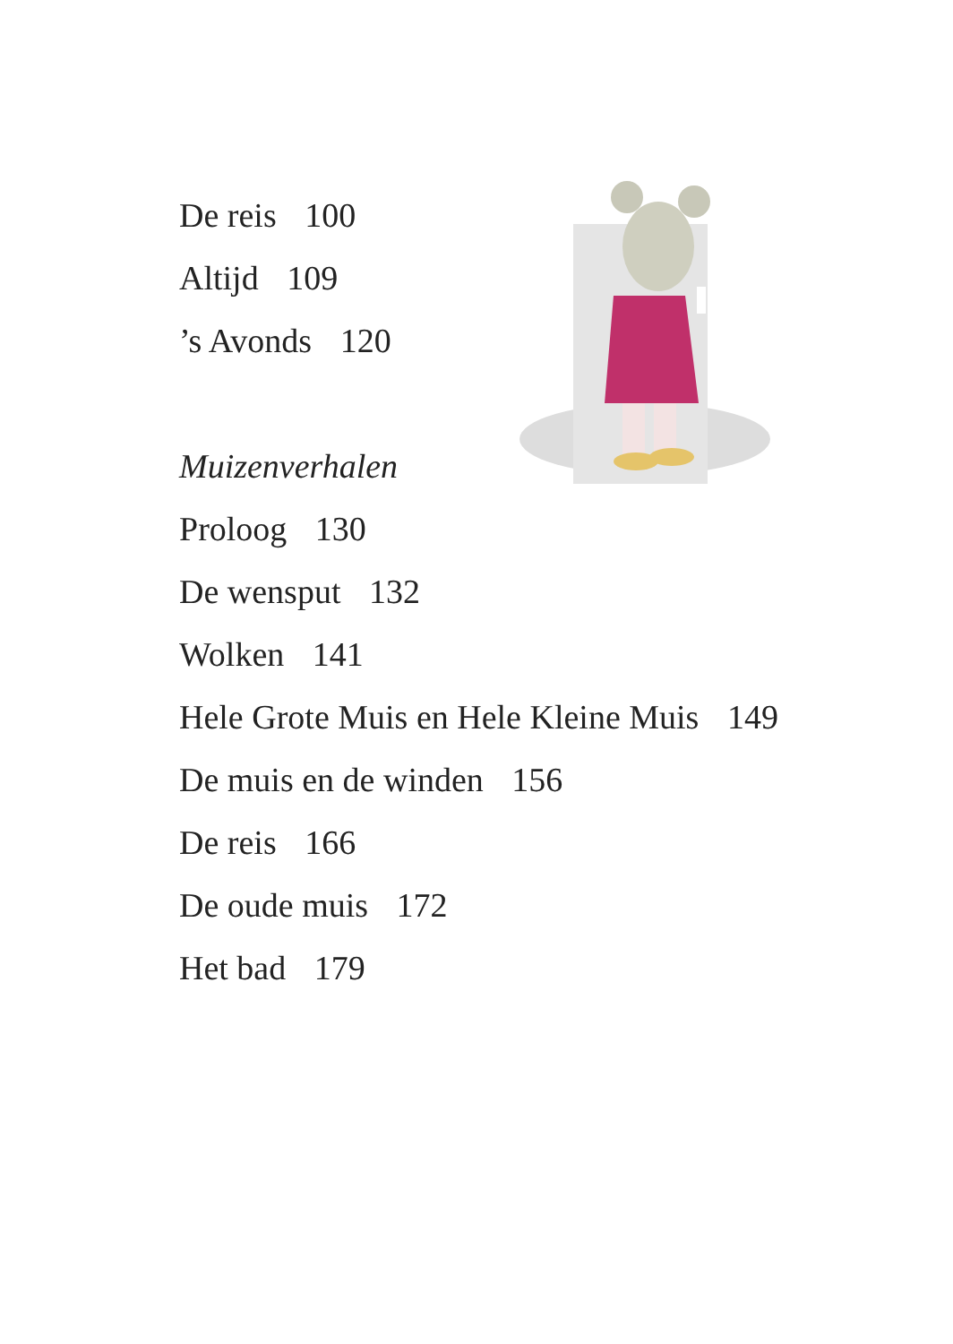De reis 100
Altijd 109
’s Avonds 120
Muizenverhalen
Proloog 130
De wensput 132
Wolken 141
Hele Grote Muis en Hele Kleine Muis 149
De muis en de winden 156
De reis 166
De oude muis 172
Het bad 179